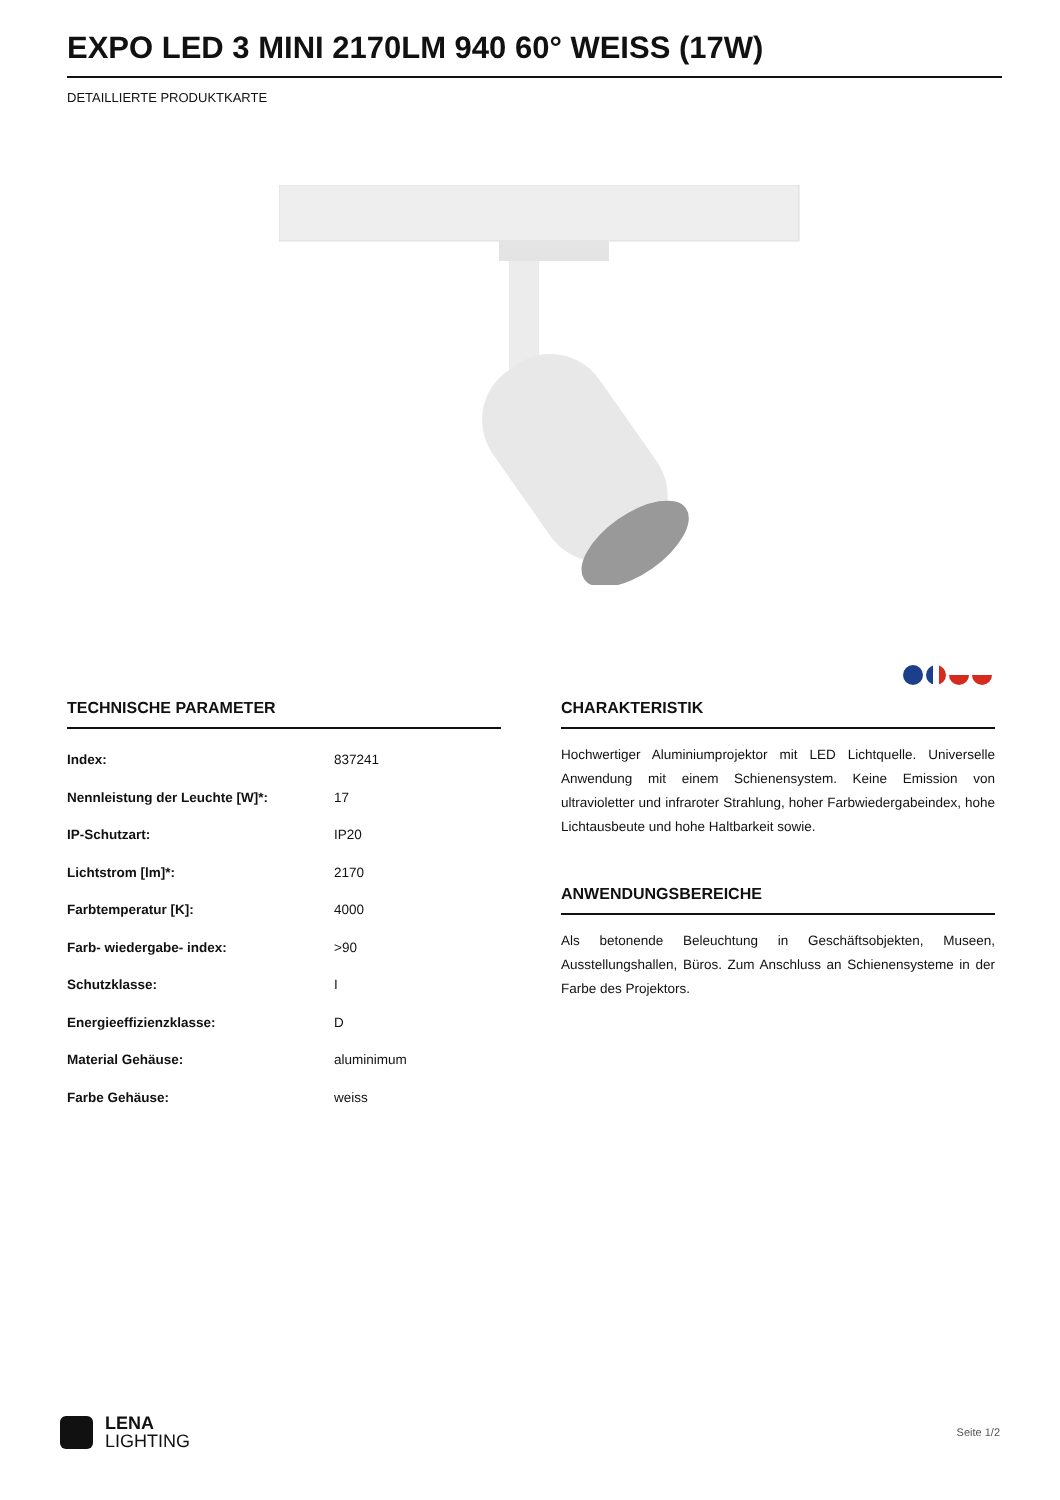EXPO LED 3 MINI 2170LM 940 60° WEISS (17W)
DETAILLIERTE PRODUKTKARTE
TECHNISCHE PARAMETER
| Index: | 837241 |
| Nennleistung der Leuchte [W]*: | 17 |
| IP-Schutzart: | IP20 |
| Lichtstrom [lm]*: | 2170 |
| Farbtemperatur [K]: | 4000 |
| Farb- wiedergabe- index: | >90 |
| Schutzklasse: | I |
| Energieeffizienzklasse: | D |
| Material Gehäuse: | aluminimum |
| Farbe Gehäuse: | weiss |
CHARAKTERISTIK
Hochwertiger Aluminiumprojektor mit LED Lichtquelle. Universelle Anwendung mit einem Schienensystem. Keine Emission von ultravioletter und infraroter Strahlung, hoher Farbwiedergabeindex, hohe Lichtausbeute und hohe Haltbarkeit sowie.
ANWENDUNGSBEREICHE
Als betonende Beleuchtung in Geschäftsobjekten, Museen, Ausstellungshallen, Büros. Zum Anschluss an Schienensysteme in der Farbe des Projektors.
LENA
LIGHTING
Seite 1/2